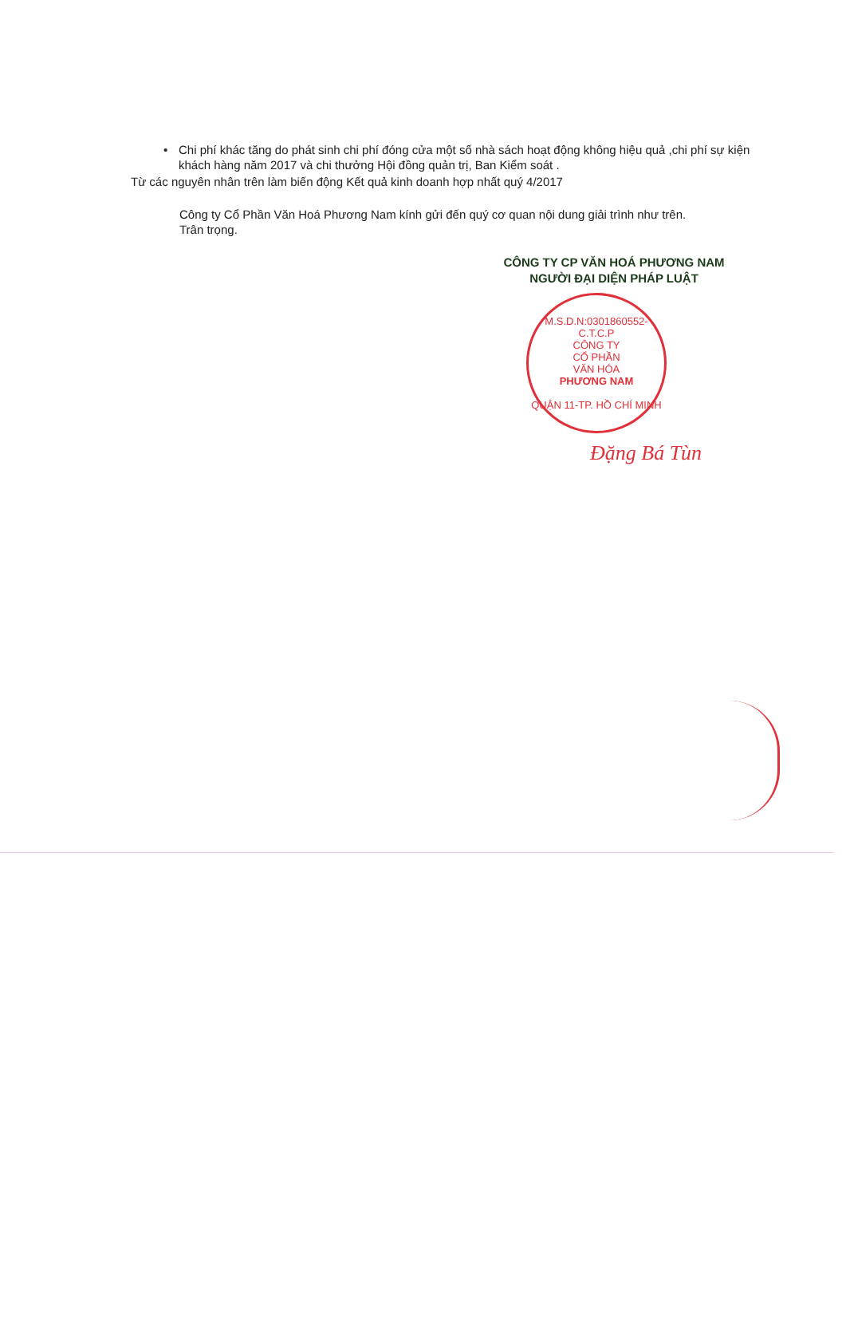• Chi phí khác tăng do phát sinh chi phí đóng cửa một số nhà sách hoạt động không hiệu quả ,chi phí sự kiện khách hàng năm 2017 và chi thưởng Hội đồng quản trị, Ban Kiểm soát .
Từ các nguyên nhân trên làm biến động Kết quả kinh doanh hợp nhất quý 4/2017
Công ty Cổ Phần Văn Hoá Phương Nam kính gửi đến quý cơ quan nội dung giải trình như trên.
Trân trọng.
CÔNG TY CP VĂN HOÁ PHƯƠNG NAM
NGƯỜI ĐẠI DIỆN PHÁP LUẬT
M.S.D.N:0301860552-C.T.C.P
CÔNG TY
CỔ PHẦN
VĂN HÓA
PHƯƠNG NAM
QUẬN 11-TP. HỒ CHÍ MINH
Đặng Bá Tùn